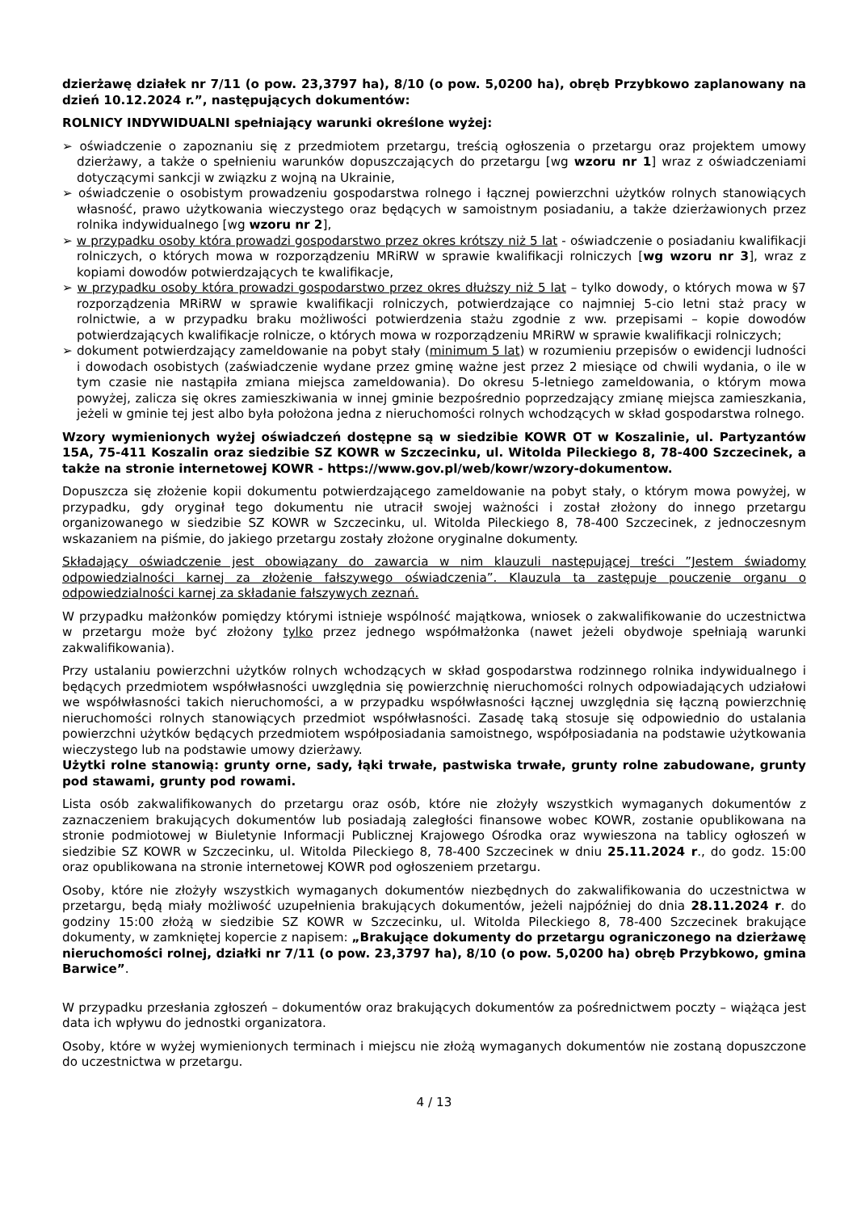dzierżawę działek nr 7/11 (o pow. 23,3797 ha), 8/10 (o pow. 5,0200 ha), obręb Przybkowo zaplanowany na dzień 10.12.2024 r.”, następujących dokumentów:
ROLNICY INDYWIDUALNI spełniający warunki określone wyżej:
➢ oświadczenie o zapoznaniu się z przedmiotem przetargu, treścią ogłoszenia o przetargu oraz projektem umowy dzierżawy, a także o spełnieniu warunków dopuszczających do przetargu [wg wzoru nr 1] wraz z oświadczeniami dotyczącymi sankcji w związku z wojną na Ukrainie,
➢ oświadczenie o osobistym prowadzeniu gospodarstwa rolnego i łącznej powierzchni użytków rolnych stanowiących własność, prawo użytkowania wieczystego oraz będących w samoistnym posiadaniu, a także dzierżawionych przez rolnika indywidualnego [wg wzoru nr 2],
➢ w przypadku osoby która prowadzi gospodarstwo przez okres krótszy niż 5 lat - oświadczenie o posiadaniu kwalifikacji rolniczych, o których mowa w rozporządzeniu MRiRW w sprawie kwalifikacji rolniczych [wg wzoru nr 3], wraz z kopiami dowodów potwierdzających te kwalifikacje,
➢ w przypadku osoby która prowadzi gospodarstwo przez okres dłuższy niż 5 lat – tylko dowody, o których mowa w §7 rozporządzenia MRiRW w sprawie kwalifikacji rolniczych, potwierdzające co najmniej 5-cio letni staż pracy w rolnictwie, a w przypadku braku możliwości potwierdzenia stażu zgodnie z ww. przepisami – kopie dowodów potwierdzających kwalifikacje rolnicze, o których mowa w rozporządzeniu MRiRW w sprawie kwalifikacji rolniczych;
➢ dokument potwierdzający zameldowanie na pobyt stały (minimum 5 lat) w rozumieniu przepisów o ewidencji ludności i dowodach osobistych (zaświadczenie wydane przez gminę ważne jest przez 2 miesiące od chwili wydania, o ile w tym czasie nie nastąpiła zmiana miejsca zameldowania). Do okresu 5-letniego zameldowania, o którym mowa powyżej, zalicza się okres zamieszkiwania w innej gminie bezpośrednio poprzedzający zmianę miejsca zamieszkania, jeżeli w gminie tej jest albo była położona jedna z nieruchomości rolnych wchodzących w skład gospodarstwa rolnego.
Wzory wymienionych wyżej oświadczeń dostępne są w siedzibie KOWR OT w Koszalinie, ul. Partyzantów 15A, 75-411 Koszalin oraz siedzibie SZ KOWR w Szczecinku, ul. Witolda Pileckiego 8, 78-400 Szczecinek, a także na stronie internetowej KOWR - https://www.gov.pl/web/kowr/wzory-dokumentow.
Dopuszcza się złożenie kopii dokumentu potwierdzającego zameldowanie na pobyt stały, o którym mowa powyżej, w przypadku, gdy oryginał tego dokumentu nie utracił swojej ważności i został złożony do innego przetargu organizowanego w siedzibie SZ KOWR w Szczecinku, ul. Witolda Pileckiego 8, 78-400 Szczecinek, z jednoczesnym wskazaniem na piśmie, do jakiego przetargu zostały złożone oryginalne dokumenty.
Składający oświadczenie jest obowiązany do zawarcia w nim klauzuli następującej treści ”Jestem świadomy odpowiedzialności karnej za złożenie fałszywego oświadczenia”. Klauzula ta zastępuje pouczenie organu o odpowiedzialności karnej za składanie fałszywych zeznań.
W przypadku małżonków pomiędzy którymi istnieje wspólność majątkowa, wniosek o zakwalifikowanie do uczestnictwa w przetargu może być złożony tylko przez jednego współmałżonka (nawet jeżeli obydwoje spełniają warunki zakwalifikowania).
Przy ustalaniu powierzchni użytków rolnych wchodzących w skład gospodarstwa rodzinnego rolnika indywidualnego i będących przedmiotem współwłasności uwzględnia się powierzchnię nieruchomości rolnych odpowiadających udziałowi we współwłasności takich nieruchomości, a w przypadku współwłasności łącznej uwzględnia się łączną powierzchnię nieruchomości rolnych stanowiących przedmiot współwłasności. Zasadę taką stosuje się odpowiednio do ustalania powierzchni użytków będących przedmiotem współposiadania samoistnego, współposiadania na podstawie użytkowania wieczystego lub na podstawie umowy dzierżawy.
Użytki rolne stanowią: grunty orne, sady, łąki trwałe, pastwiska trwałe, grunty rolne zabudowane, grunty pod stawami, grunty pod rowami.
Lista osób zakwalifikowanych do przetargu oraz osób, które nie złożyły wszystkich wymaganych dokumentów z zaznaczeniem brakujących dokumentów lub posiadają zaległości finansowe wobec KOWR, zostanie opublikowana na stronie podmiotowej w Biuletynie Informacji Publicznej Krajowego Ośrodka oraz wywieszona na tablicy ogłoszeń w siedzibie SZ KOWR w Szczecinku, ul. Witolda Pileckiego 8, 78-400 Szczecinek w dniu 25.11.2024 r., do godz. 15:00 oraz opublikowana na stronie internetowej KOWR pod ogłoszeniem przetargu.
Osoby, które nie złożyły wszystkich wymaganych dokumentów niezbędnych do zakwalifikowania do uczestnictwa w przetargu, będą miały możliwość uzupełnienia brakujących dokumentów, jeżeli najpóźniej do dnia 28.11.2024 r. do godziny 15:00 złożą w siedzibie SZ KOWR w Szczecinku, ul. Witolda Pileckiego 8, 78-400 Szczecinek brakujące dokumenty, w zamkniętej kopercie z napisem: „Brakujące dokumenty do przetargu ograniczonego na dzierżawę nieruchomości rolnej, działki nr 7/11 (o pow. 23,3797 ha), 8/10 (o pow. 5,0200 ha) obręb Przybkowo, gmina Barwice”.
W przypadku przesłania zgłoszeń – dokumentów oraz brakujących dokumentów za pośrednictwem poczty – wiążąca jest data ich wpływu do jednostki organizatora.
Osoby, które w wyżej wymienionych terminach i miejscu nie złożą wymaganych dokumentów nie zostaną dopuszczone do uczestnictwa w przetargu.
4 / 13